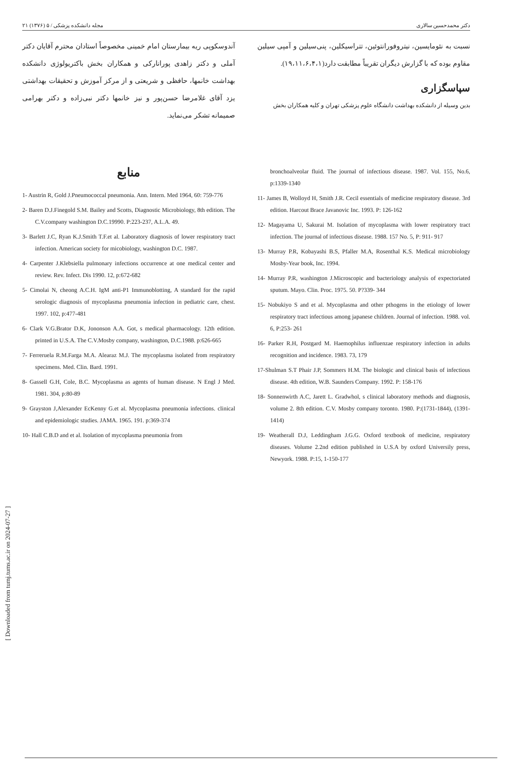مجله دانشکده پزشکی / ۵ (۱۳۷۶) ۲۱ دکتر محمدحسین سالاری
نسبت به نئومایسین، نیتروفورانتوئین، تتراسیکلین، پنی‌سیلین و آمپی سیلین مقاوم بوده که با گزارش دیگران تقریباً مطابقت دارد(۱۹،۱۱،۶،۴،۱).
سپاسگزاری
بدین وسیله از دانشکده بهداشت دانشگاه علوم پزشکی تهران و کلیه همکاران بخش
آندوسکوپی ریه بیمارستان امام خمینی مخصوصاً استادان محترم آقایان دکتر آملی و دکتر زاهدی پورانارکی و همکاران بخش باکتریولوژی دانشکده بهداشت خانمها، حافظی و شریعتی و از مرکز آموزش و تحقیقات بهداشتی یزد آقای غلامرضا حسن‌پور و نیز خانمها دکتر نبی‌زاده و دکتر بهرامی صمیمانه تشکر می‌نماید.
منابع
1- Austrin R, Gold J.Pneumococcal pneumonia. Ann. Intern. Med 1964, 60: 759-776
2- Baren D.J.Finegold S.M. Bailey and Scotts, Diagnostic Microbiology, 8th edition. The C.V.company washington D.C.19990. P:223-237, A.L.A. 49.
3- Barlett J.C, Ryan K.J.Smith T.F.et al. Laboratory diagnosis of lower respiratory tract infection. American society for micobiology, washington D.C. 1987.
4- Carpenter J.Klebsiella pulmonary infections occurrence at one medical center and review. Rev. Infect. Dis 1990. 12, p:672-682
5- Cimolai N, cheong A.C.H. IgM anti-P1 Immunoblotting, A standard for the rapid serologic diagnosis of mycoplasma pneumonia infection in pediatric care, chest. 1997. 102, p:477-481
6- Clark V.G.Brator D.K, Jononson A.A. Got, s medical pharmacology. 12th edition. printed in U.S.A. The C.V.Mosby company, washington, D.C.1988. p:626-665
7- Ferreruela R.M.Farga M.A. Alearaz M.J. The mycoplasma isolated from respiratory specimens. Med. Clin. Bard. 1991.
8- Gassell G.H, Cole, B.C. Mycoplasma as agents of human disease. N Engl J Med. 1981. 304, p:80-89
9- Grayston J,Alexander EcKenny G.et al. Mycoplasma pneumonia infections. clinical and epidemiologic studies. JAMA. 1965. 191. p:369-374
10- Hall C.B.D and et al. Isolation of mycoplasma pneumonia from
bronchoalveolar fluid. The journal of infectious disease. 1987. Vol. 155, No.6, p:1339-1340
11- James B, Wolloyd H, Smith J.R. Cecil essentials of medicine respiratory disease. 3rd edition. Harcout Brace Javanovic Inc. 1993. P: 126-162
12- Magayama U, Sakurai M. Isolation of mycoplasma with lower respiratory tract infection. The journal of infectious disease. 1988. 157 No. 5, P: 911- 917
13- Murray P.R, Kobayashi B.S, Pfaller M.A, Rosenthal K.S. Medical microbiology Mosby-Year book, Inc. 1994.
14- Murray P.R, washington J.Microscopic and bacteriology analysis of expectoriated sputum. Mayo. Clin. Proc. 1975. 50. P?339- 344
15- Nobukiyo S and et al. Mycoplasma and other pthogens in the etiology of lower respiratory tract infectious among japanese children. Journal of infection. 1988. vol. 6, P:253- 261
16- Parker R.H, Postgard M. Haemophilus influenzae respiratory infection in adults recognition and incidence. 1983. 73, 179
17-Shulman S.T Phair J.P, Sommers H.M. The biologic and clinical basis of infectious disease. 4th edition, W.B. Saunders Company. 1992. P: 158-176
18- Sonnenwirth A.C, Jarett L. Gradwhol, s clinical laboratory methods and diagnosis, volume 2. 8th edition. C.V. Mosby company toronto. 1980. P:(1731-1844), (1391-1414)
19- Weatherall D.J, Leddingham J.G.G. Oxford textbook of medicine, respiratory diseases. Volume 2.2nd edition published in U.S.A by oxford Universily press, Newyork. 1988. P:15, 1-150-177
[ Downloaded from tumj.tums.ac.ir on 2024-07-27 ]